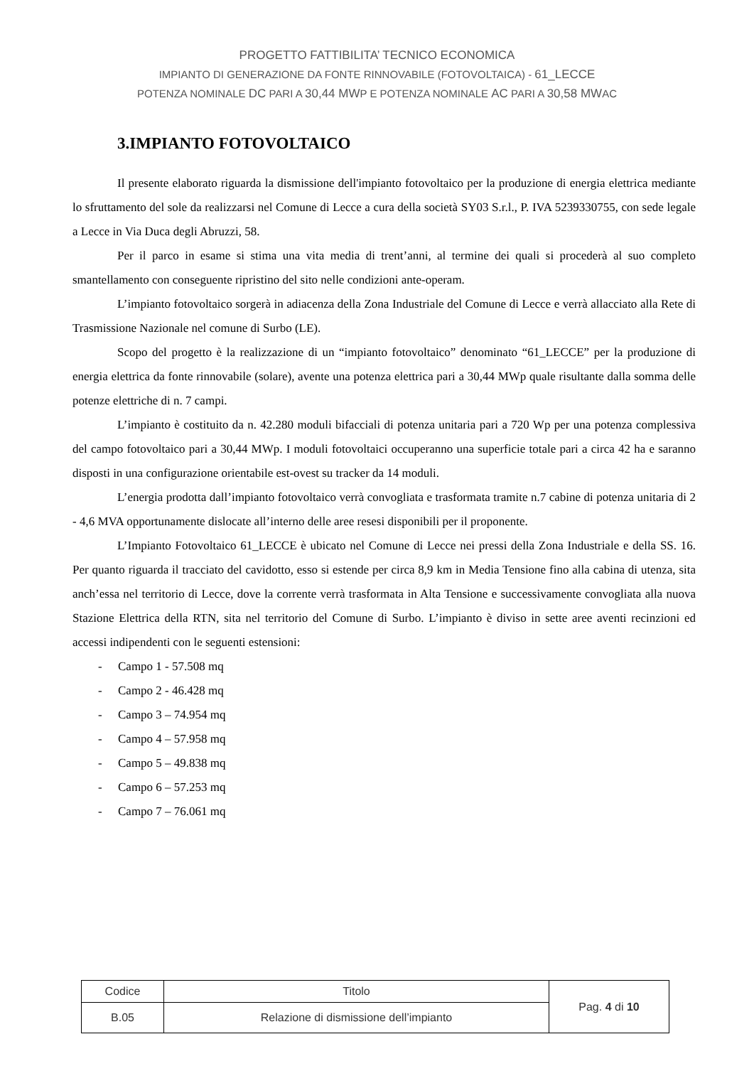PROGETTO FATTIBILITA’ TECNICO ECONOMICA
IMPIANTO DI GENERAZIONE DA FONTE RINNOVABILE (FOTOVOLTAICA) - 61_LECCE
POTENZA NOMINALE DC PARI A 30,44 MWP E POTENZA NOMINALE AC PARI A 30,58 MWAC
3.IMPIANTO FOTOVOLTAICO
Il presente elaborato riguarda la dismissione dell'impianto fotovoltaico per la produzione di energia elettrica mediante lo sfruttamento del sole da realizzarsi nel Comune di Lecce a cura della società SY03 S.r.l., P. IVA 5239330755, con sede legale a Lecce in Via Duca degli Abruzzi, 58.
Per il parco in esame si stima una vita media di trent’anni, al termine dei quali si procederà al suo completo smantellamento con conseguente ripristino del sito nelle condizioni ante-operam.
L’impianto fotovoltaico sorgerà in adiacenza della Zona Industriale del Comune di Lecce e verrà allacciato alla Rete di Trasmissione Nazionale nel comune di Surbo (LE).
Scopo del progetto è la realizzazione di un “impianto fotovoltaico” denominato “61_LECCE” per la produzione di energia elettrica da fonte rinnovabile (solare), avente una potenza elettrica pari a 30,44 MWp quale risultante dalla somma delle potenze elettriche di n. 7 campi.
L’impianto è costituito da n. 42.280 moduli bifacciali di potenza unitaria pari a 720 Wp per una potenza complessiva del campo fotovoltaico pari a 30,44 MWp. I moduli fotovoltaici occuperanno una superficie totale pari a circa 42 ha e saranno disposti in una configurazione orientabile est-ovest su tracker da 14 moduli.
L’energia prodotta dall’impianto fotovoltaico verrà convogliata e trasformata tramite n.7 cabine di potenza unitaria di 2 - 4,6 MVA opportunamente dislocate all’interno delle aree resesi disponibili per il proponente.
L’Impianto Fotovoltaico 61_LECCE è ubicato nel Comune di Lecce nei pressi della Zona Industriale e della SS. 16. Per quanto riguarda il tracciato del cavidotto, esso si estende per circa 8,9 km in Media Tensione fino alla cabina di utenza, sita anch’essa nel territorio di Lecce, dove la corrente verrà trasformata in Alta Tensione e successivamente convogliata alla nuova Stazione Elettrica della RTN, sita nel territorio del Comune di Surbo. L’impianto è diviso in sette aree aventi recinzioni ed accessi indipendenti con le seguenti estensioni:
- Campo 1 - 57.508 mq
- Campo 2 - 46.428 mq
- Campo 3 – 74.954 mq
- Campo 4 – 57.958 mq
- Campo 5 – 49.838 mq
- Campo 6 – 57.253 mq
- Campo 7 – 76.061 mq
| Codice | Titolo | Pag. 4 di 10 |
| B.05 | Relazione di dismissione dell’impianto | |